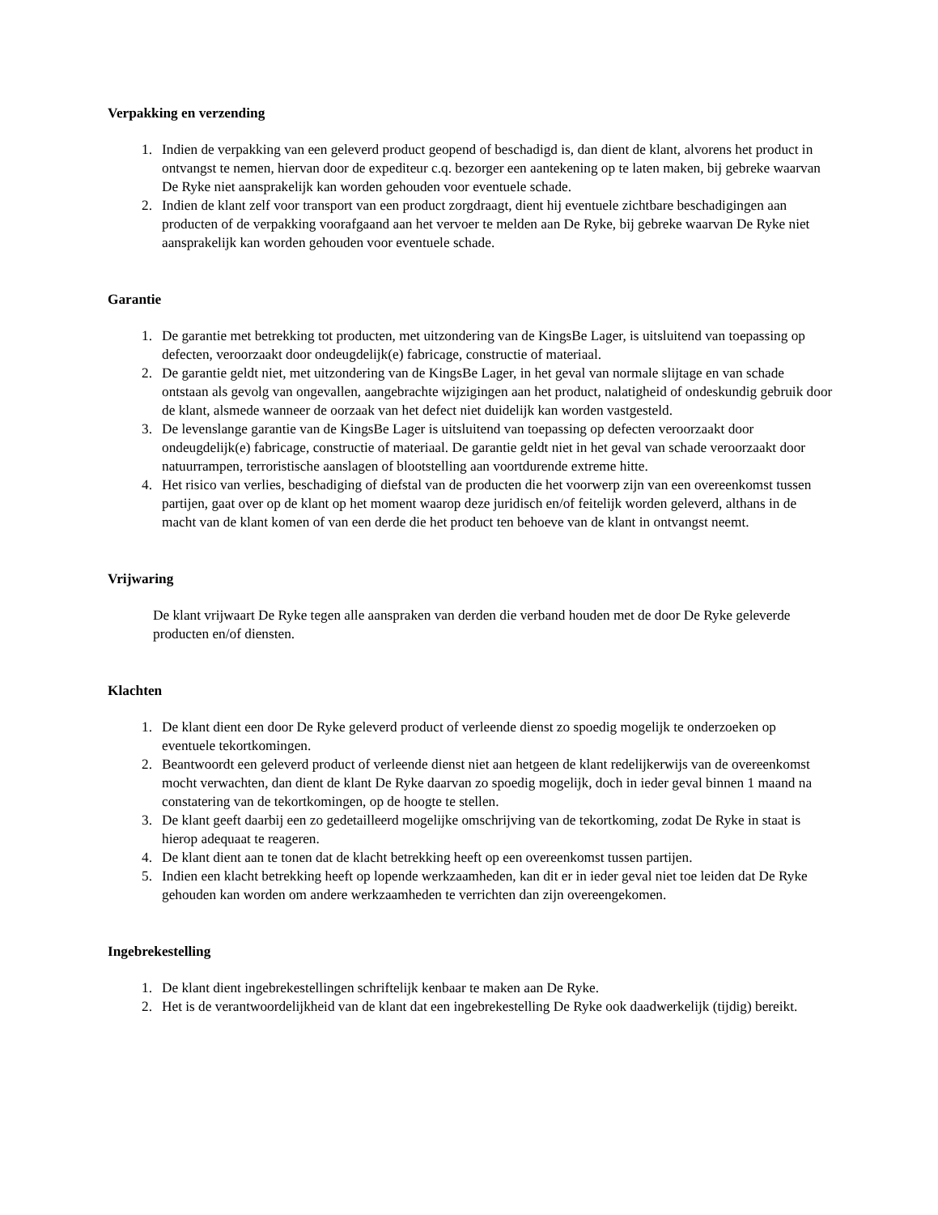Verpakking en verzending
1. Indien de verpakking van een geleverd product geopend of beschadigd is, dan dient de klant, alvorens het product in ontvangst te nemen, hiervan door de expediteur c.q. bezorger een aantekening op te laten maken, bij gebreke waarvan De Ryke niet aansprakelijk kan worden gehouden voor eventuele schade.
2. Indien de klant zelf voor transport van een product zorgdraagt, dient hij eventuele zichtbare beschadigingen aan producten of de verpakking voorafgaand aan het vervoer te melden aan De Ryke, bij gebreke waarvan De Ryke niet aansprakelijk kan worden gehouden voor eventuele schade.
Garantie
1. De garantie met betrekking tot producten, met uitzondering van de KingsBe Lager, is uitsluitend van toepassing op defecten, veroorzaakt door ondeugdelijk(e) fabricage, constructie of materiaal.
2. De garantie geldt niet, met uitzondering van de KingsBe Lager, in het geval van normale slijtage en van schade ontstaan als gevolg van ongevallen, aangebrachte wijzigingen aan het product, nalatigheid of ondeskundig gebruik door de klant, alsmede wanneer de oorzaak van het defect niet duidelijk kan worden vastgesteld.
3. De levenslange garantie van de KingsBe Lager is uitsluitend van toepassing op defecten veroorzaakt door ondeugdelijk(e) fabricage, constructie of materiaal. De garantie geldt niet in het geval van schade veroorzaakt door natuurrampen, terroristische aanslagen of blootstelling aan voortdurende extreme hitte.
4. Het risico van verlies, beschadiging of diefstal van de producten die het voorwerp zijn van een overeenkomst tussen partijen, gaat over op de klant op het moment waarop deze juridisch en/of feitelijk worden geleverd, althans in de macht van de klant komen of van een derde die het product ten behoeve van de klant in ontvangst neemt.
Vrijwaring
De klant vrijwaart De Ryke tegen alle aanspraken van derden die verband houden met de door De Ryke geleverde producten en/of diensten.
Klachten
1. De klant dient een door De Ryke geleverd product of verleende dienst zo spoedig mogelijk te onderzoeken op eventuele tekortkomingen.
2. Beantwoordt een geleverd product of verleende dienst niet aan hetgeen de klant redelijkerwijs van de overeenkomst mocht verwachten, dan dient de klant De Ryke daarvan zo spoedig mogelijk, doch in ieder geval binnen 1 maand na constatering van de tekortkomingen, op de hoogte te stellen.
3. De klant geeft daarbij een zo gedetailleerd mogelijke omschrijving van de tekortkoming, zodat De Ryke in staat is hierop adequaat te reageren.
4. De klant dient aan te tonen dat de klacht betrekking heeft op een overeenkomst tussen partijen.
5. Indien een klacht betrekking heeft op lopende werkzaamheden, kan dit er in ieder geval niet toe leiden dat De Ryke gehouden kan worden om andere werkzaamheden te verrichten dan zijn overeengekomen.
Ingebrekestelling
1. De klant dient ingebrekestellingen schriftelijk kenbaar te maken aan De Ryke.
2. Het is de verantwoordelijkheid van de klant dat een ingebrekestelling De Ryke ook daadwerkelijk (tijdig) bereikt.